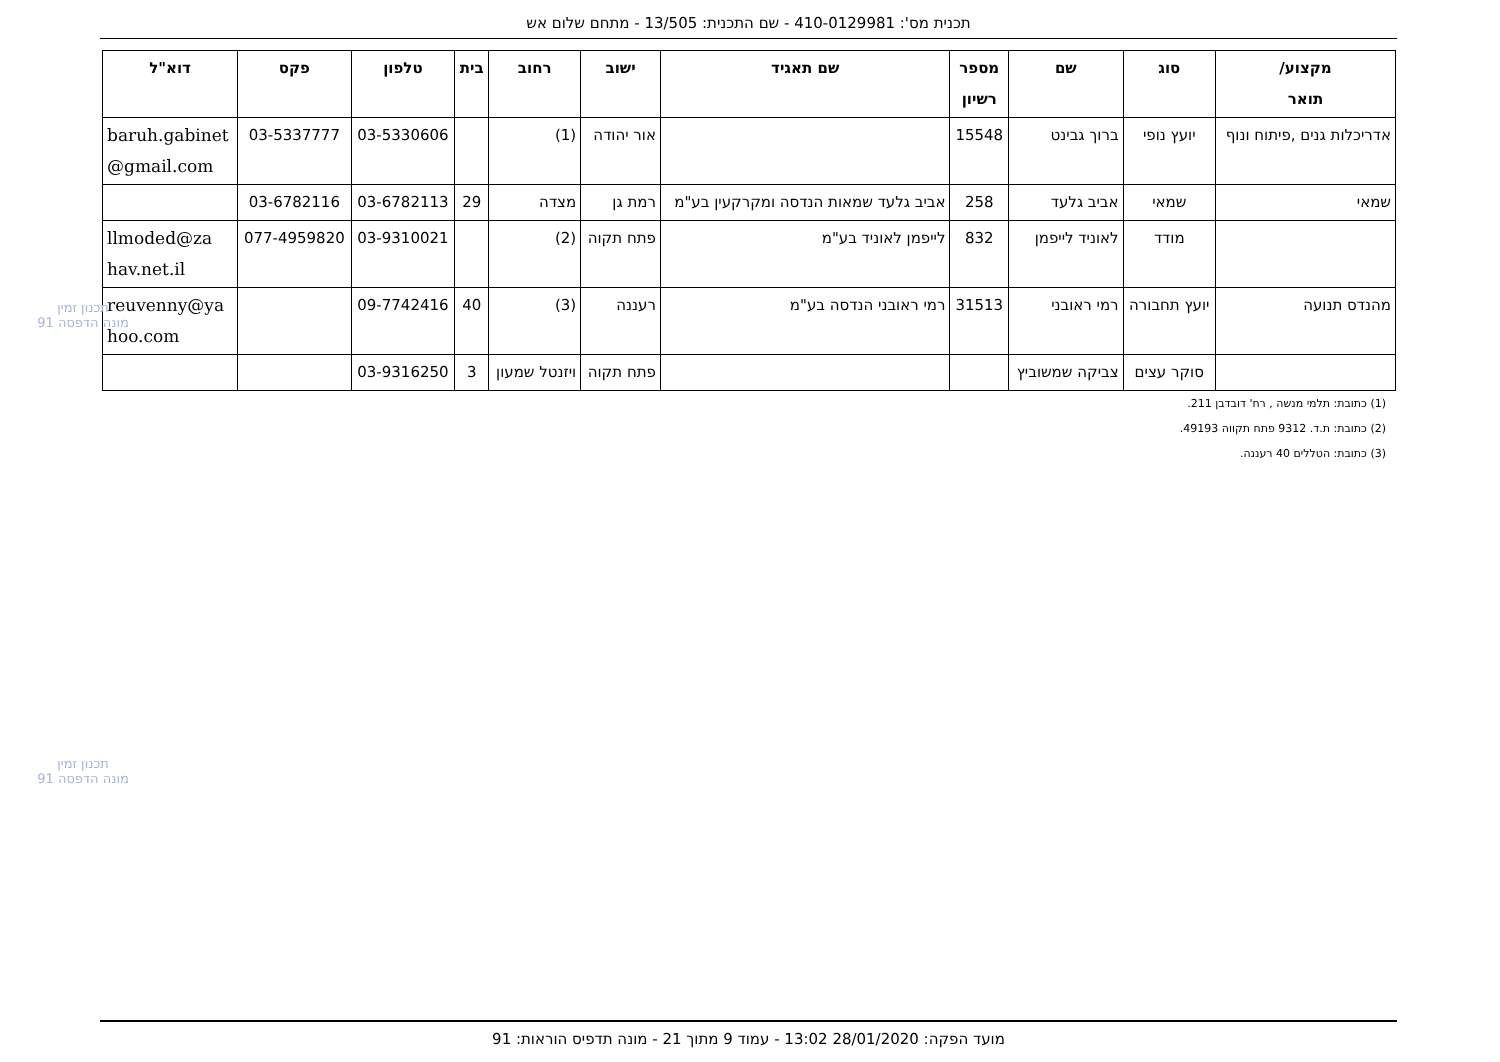תכנית מס': 410-0129981 - שם התכנית: 13/505 - מתחם שלום אש
| מקצוע/ תואר | סוג | שם | מספר רשיון | שם תאגיד | ישוב | רחוב | בית | טלפון | פקס | דוא"ל |
| --- | --- | --- | --- | --- | --- | --- | --- | --- | --- | --- |
| אדריכלות גנים ,פיתוח ונוף | יועץ נופי | ברוך גבינט | 15548 | | אור יהודה | (1) | | 03-5330606 | 03-5337777 | baruh.gabinet @gmail.com |
| שמאי | שמאי | אביב גלעד | 258 | אביב גלעד שמאות הנדסה ומקרקעין בע"מ | רמת גן | מצדה | 29 | 03-6782113 | 03-6782116 | |
| | מודד | לאוניד לייפמן | 832 | לייפמן לאוניד בע"מ | פתח תקוה | (2) | | 03-9310021 | 077-4959820 | llmoded@za hav.net.il |
| מהנדס תנועה | יועץ תחבורה | רמי ראובני | 31513 | רמי ראובני הנדסה בע"מ | רעננה | (3) | 40 | 09-7742416 | | reuvenny@ya hoo.com |
| | סוקר עצים | צביקה שמשוביץ | | | פתח תקוה | ויזנטל שמעון | 3 | 03-9316250 | | |
(1) כתובת: תלמי מנשה , רח' דובדבן 211.
(2) כתובת: ת.ד. 9312 פתח תקווה 49193.
(3) כתובת: הטללים 40 רעננה.
תכנון זמין
מונה הדפסה 91
תכנון זמין
מונה הדפסה 91
מועד הפקה: 28/01/2020 13:02 - עמוד 9 מתוך 21 - מונה תדפיס הוראות: 91